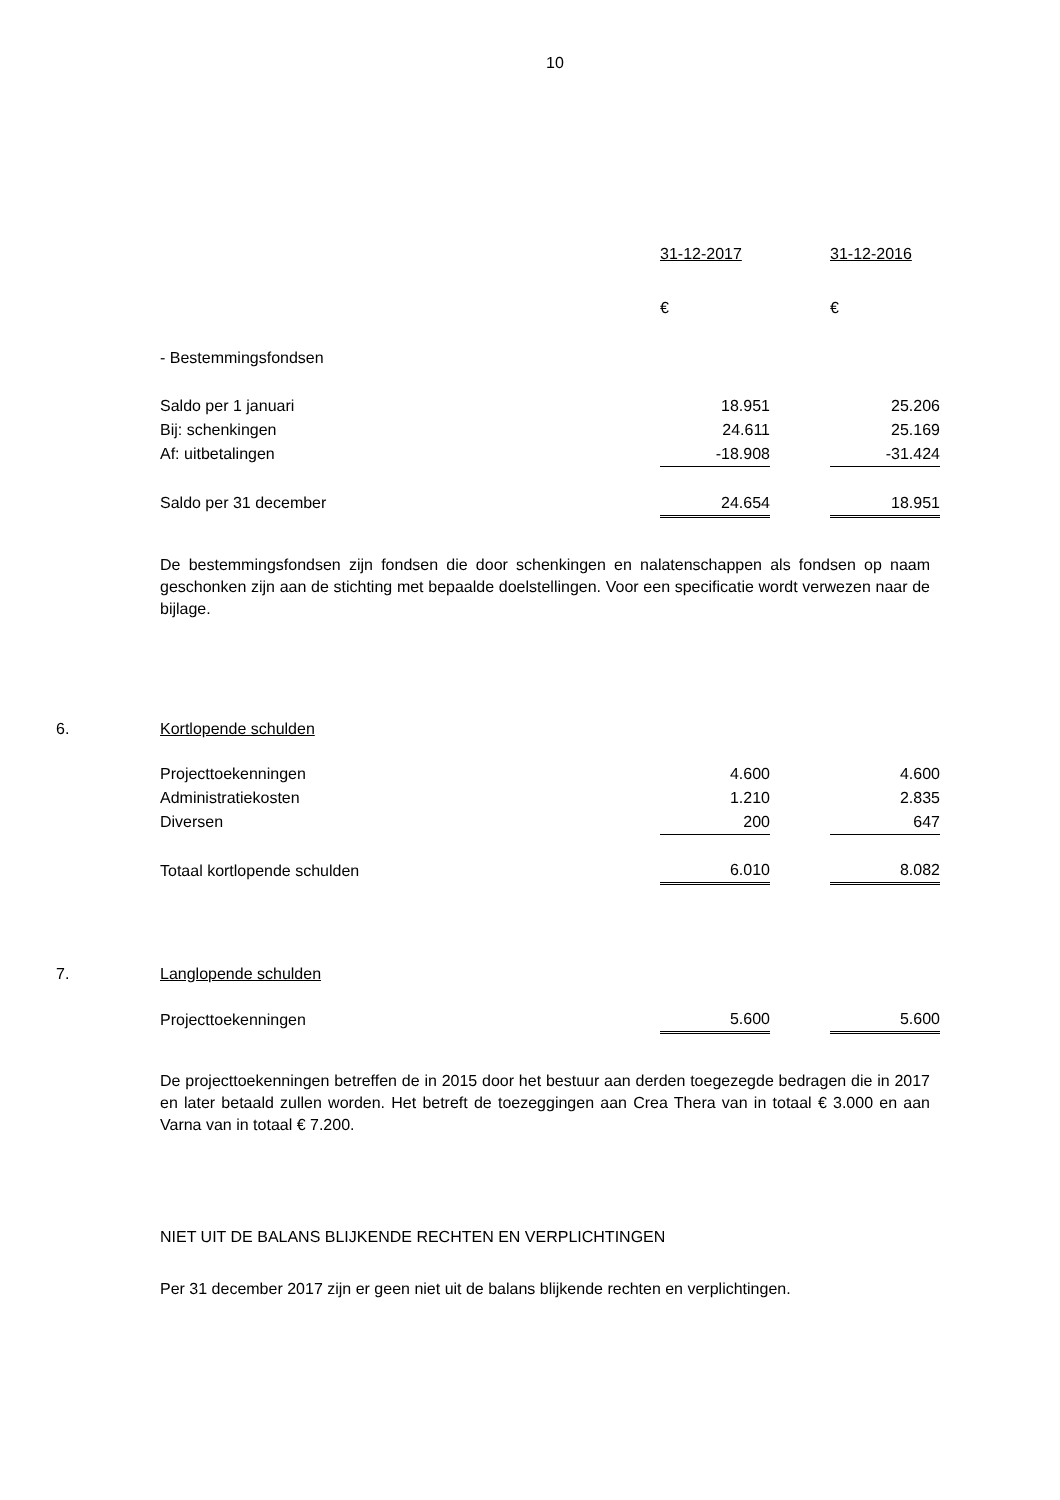10
| | 31-12-2017 | | 31-12-2016 |
| | € | | € |
| - Bestemmingsfondsen | | | |
| Saldo per 1 januari | 18.951 | | 25.206 |
| Bij: schenkingen | 24.611 | | 25.169 |
| Af: uitbetalingen | -18.908 | | -31.424 |
| Saldo per 31 december | 24.654 | | 18.951 |
De bestemmingsfondsen zijn fondsen die door schenkingen en nalatenschappen als fondsen op naam geschonken zijn aan de stichting met bepaalde doelstellingen. Voor een specificatie wordt verwezen naar de bijlage.
6. Kortlopende schulden
| Projecttoekenningen | 4.600 | | 4.600 |
| Administratiekosten | 1.210 | | 2.835 |
| Diversen | 200 | | 647 |
| Totaal kortlopende schulden | 6.010 | | 8.082 |
7. Langlopende schulden
| Projecttoekenningen | 5.600 | | 5.600 |
De projecttoekenningen betreffen de in 2015 door het bestuur aan derden toegezegde bedragen die in 2017 en later betaald zullen worden. Het betreft de toezeggingen aan Crea Thera van in totaal € 3.000 en aan Varna van in totaal € 7.200.
NIET UIT DE BALANS BLIJKENDE RECHTEN EN VERPLICHTINGEN
Per 31 december 2017 zijn er geen niet uit de balans blijkende rechten en verplichtingen.